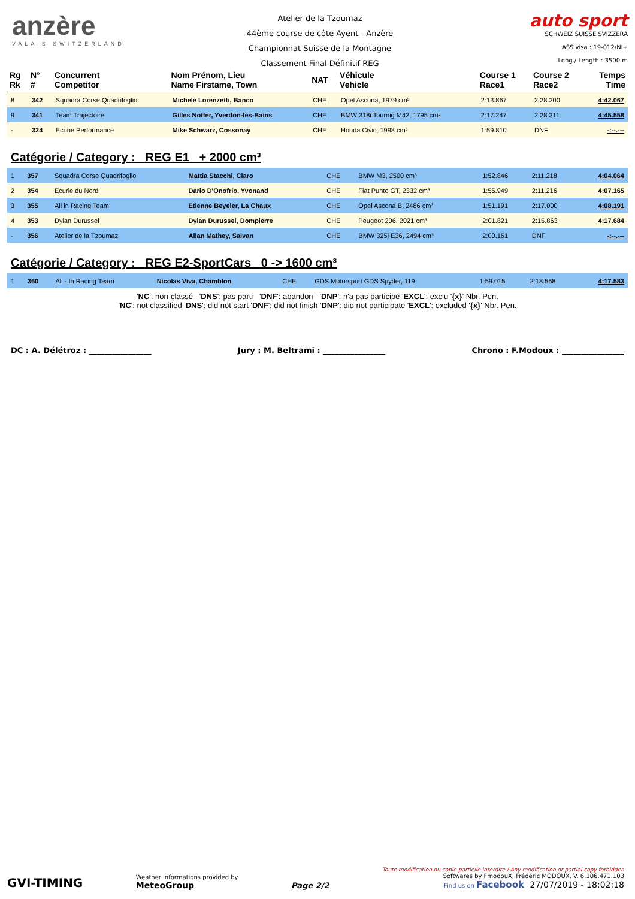anzère
VALAIS SWITZERLAND
Atelier de la Tzoumaz
44ème course de côte Ayent - Anzère
Championnat Suisse de la Montagne
Classement Final Définitif REG
auto sport
SCHWEIZ SUISSE SVIZZERA
ASS visa : 19-012/NI+
Long./ Length : 3500 m
| Rg Rk | N° # | Concurrent Competitor | Nom Prénom, Lieu Name Firstame, Town | NAT | Véhicule Vehicle | Course 1 Race1 | Course 2 Race2 | Temps Time |
| --- | --- | --- | --- | --- | --- | --- | --- | --- |
| 8 | 342 | Squadra Corse Quadrifoglio | Michele Lorenzetti, Banco | CHE | Opel Ascona, 1979 cm³ | 2:13.867 | 2:28.200 | 4:42.067 |
| 9 | 341 | Team Trajectoire | Gilles Notter, Yverdon-les-Bains | CHE | BMW 318i Tournig M42, 1795 cm³ | 2:17.247 | 2:28.311 | 4:45.558 |
| - | 324 | Ecurie Performance | Mike Schwarz, Cossonay | CHE | Honda Civic, 1998 cm³ | 1:59.810 | DNF | -:--.--- |
Catégorie / Category : REG E1 + 2000 cm³
| 1 | 357 | Squadra Corse Quadrifoglio | Mattia Stacchi, Claro | CHE | BMW M3, 2500 cm³ | 1:52.846 | 2:11.218 | 4:04.064 |
| 2 | 354 | Ecurie du Nord | Dario D'Onofrio, Yvonand | CHE | Fiat Punto GT, 2332 cm³ | 1:55.949 | 2:11.216 | 4:07.165 |
| 3 | 355 | All in Racing Team | Etienne Beyeler, La Chaux | CHE | Opel Ascona B, 2486 cm³ | 1:51.191 | 2:17.000 | 4:08.191 |
| 4 | 353 | Dylan Durussel | Dylan Durussel, Dompierre | CHE | Peugeot 206, 2021 cm³ | 2:01.821 | 2:15.863 | 4:17.684 |
| - | 356 | Atelier de la Tzoumaz | Allan Mathey, Salvan | CHE | BMW 325i E36, 2494 cm³ | 2:00.161 | DNF | -:--.--- |
Catégorie / Category : REG E2-SportCars 0 -> 1600 cm³
| 1 | 360 | All - In Racing Team | Nicolas Viva, Chamblon | CHE | GDS Motorsport GDS Spyder, 119 | 1:59.015 | 2:18.568 | 4:17.583 |
'NC': non-classé 'DNS': pas parti 'DNF': abandon 'DNP': n'a pas participé 'EXCL': exclu '{x}' Nbr. Pen.
'NC': not classified 'DNS': did not start 'DNF': did not finish 'DNP': did not participate 'EXCL': excluded '{x}' Nbr. Pen.
DC : A. Délétroz : ________________ Jury : M. Beltrami : ________________ Chrono : F.Modoux : ________________
GVI-TIMING
Weather informations provided by
MeteoGroup
Page 2/2
Toute modification ou copie partielle interdite / Any modification or partial copy forbidden
Softwares by FmodouX, Frédéric MODOUX, V. 6.106.471.103
Find us on Facebook 27/07/2019 - 18:02:18